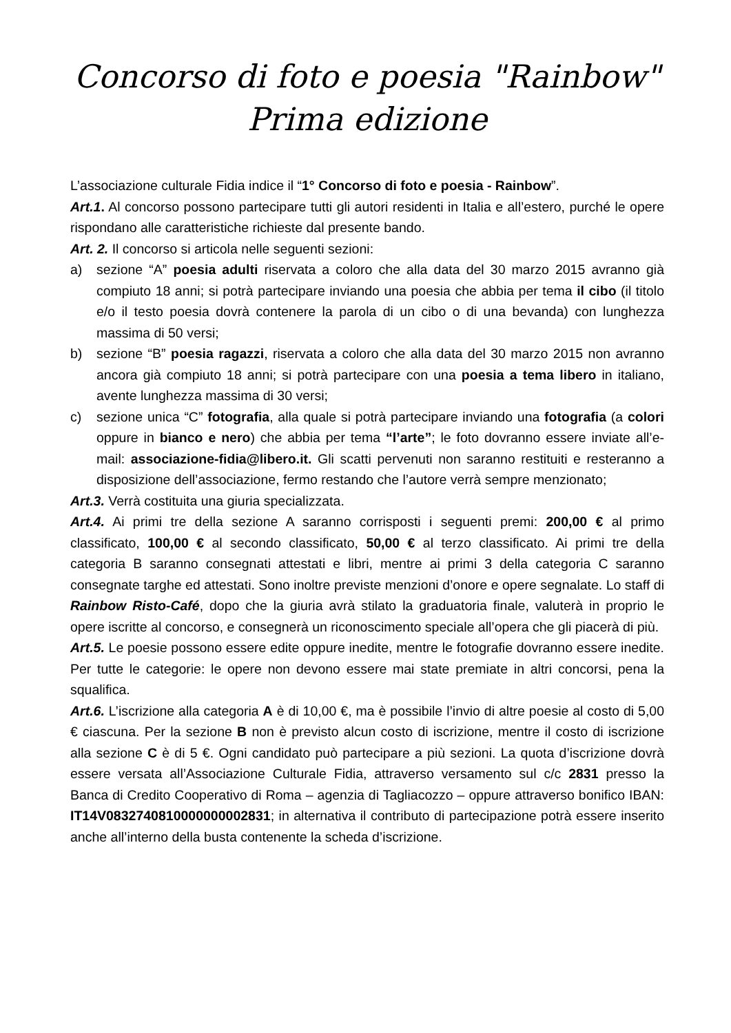Concorso di foto e poesia "Rainbow"
Prima edizione
L’associazione culturale Fidia indice il “1° Concorso di foto e poesia - Rainbow”.
Art.1. Al concorso possono partecipare tutti gli autori residenti in Italia e all’estero, purché le opere rispondano alle caratteristiche richieste dal presente bando.
Art. 2. Il concorso si articola nelle seguenti sezioni:
a) sezione “A” poesia adulti riservata a coloro che alla data del 30 marzo 2015 avranno già compiuto 18 anni; si potrà partecipare inviando una poesia che abbia per tema il cibo (il titolo e/o il testo poesia dovrà contenere la parola di un cibo o di una bevanda) con lunghezza massima di 50 versi;
b) sezione “B” poesia ragazzi, riservata a coloro che alla data del 30 marzo 2015 non avranno ancora già compiuto 18 anni; si potrà partecipare con una poesia a tema libero in italiano, avente lunghezza massima di 30 versi;
c) sezione unica “C” fotografia, alla quale si potrà partecipare inviando una fotografia (a colori oppure in bianco e nero) che abbia per tema “l’arte”; le foto dovranno essere inviate all’e-mail: associazione-fidia@libero.it. Gli scatti pervenuti non saranno restituiti e resteranno a disposizione dell’associazione, fermo restando che l’autore verrà sempre menzionato;
Art.3. Verrà costituita una giuria specializzata.
Art.4. Ai primi tre della sezione A saranno corrisposti i seguenti premi: 200,00 € al primo classificato, 100,00 € al secondo classificato, 50,00 € al terzo classificato. Ai primi tre della categoria B saranno consegnati attestati e libri, mentre ai primi 3 della categoria C saranno consegnate targhe ed attestati. Sono inoltre previste menzioni d’onore e opere segnalate. Lo staff di Rainbow Risto-Café, dopo che la giuria avrà stilato la graduatoria finale, valuterà in proprio le opere iscritte al concorso, e consegnerà un riconoscimento speciale all’opera che gli piacerà di più.
Art.5. Le poesie possono essere edite oppure inedite, mentre le fotografie dovranno essere inedite. Per tutte le categorie: le opere non devono essere mai state premiate in altri concorsi, pena la squalifica.
Art.6. L’iscrizione alla categoria A è di 10,00 €, ma è possibile l’invio di altre poesie al costo di 5,00 € ciascuna. Per la sezione B non è previsto alcun costo di iscrizione, mentre il costo di iscrizione alla sezione C è di 5 €. Ogni candidato può partecipare a più sezioni. La quota d’iscrizione dovrà essere versata all’Associazione Culturale Fidia, attraverso versamento sul c/c 2831 presso la Banca di Credito Cooperativo di Roma – agenzia di Tagliacozzo – oppure attraverso bonifico IBAN: IT14V0832740810000000002831; in alternativa il contributo di partecipazione potrà essere inserito anche all’interno della busta contenente la scheda d’iscrizione.